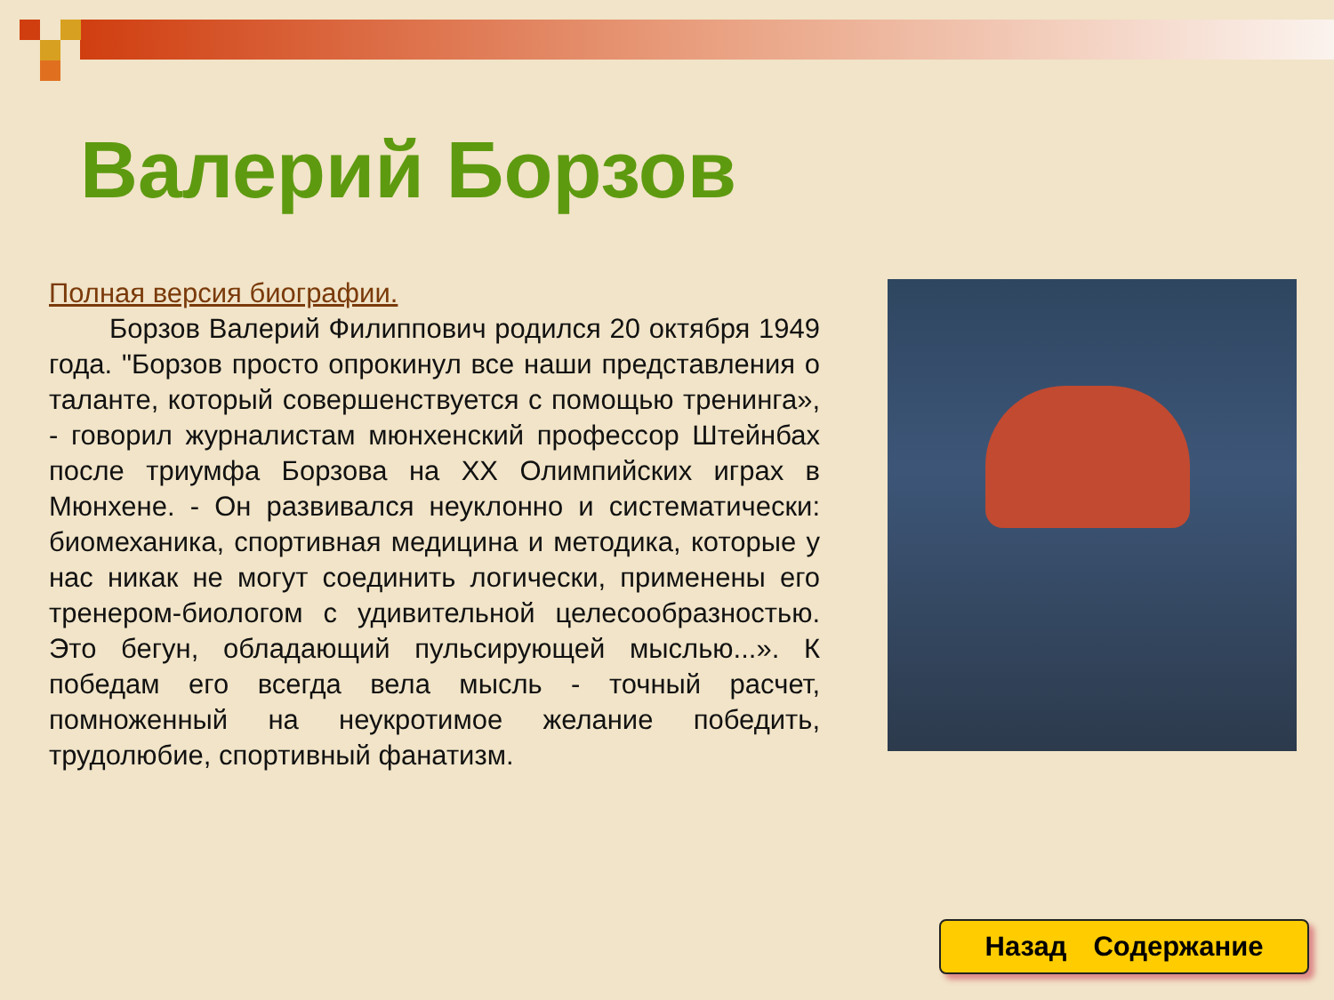Валерий Борзов
Полная версия биографии.
Борзов Валерий Филиппович родился 20 октября 1949 года. "Борзов просто опрокинул все наши представления о таланте, который совершенствуется с помощью тренинга», - говорил журналистам мюнхенский профессор Штейнбах после триумфа Борзова на XX Олимпийских играх в Мюнхене. - Он развивался неуклонно и систематически: биомеханика, спортивная медицина и методика, которые у нас никак не могут соединить логически, применены его тренером-биологом с удивительной целесообразностью. Это бегун, обладающий пульсирующей мыслью...». К победам его всегда вела мысль - точный расчет, помноженный на неукротимое желание победить, трудолюбие, спортивный фанатизм.
Назад Содержание